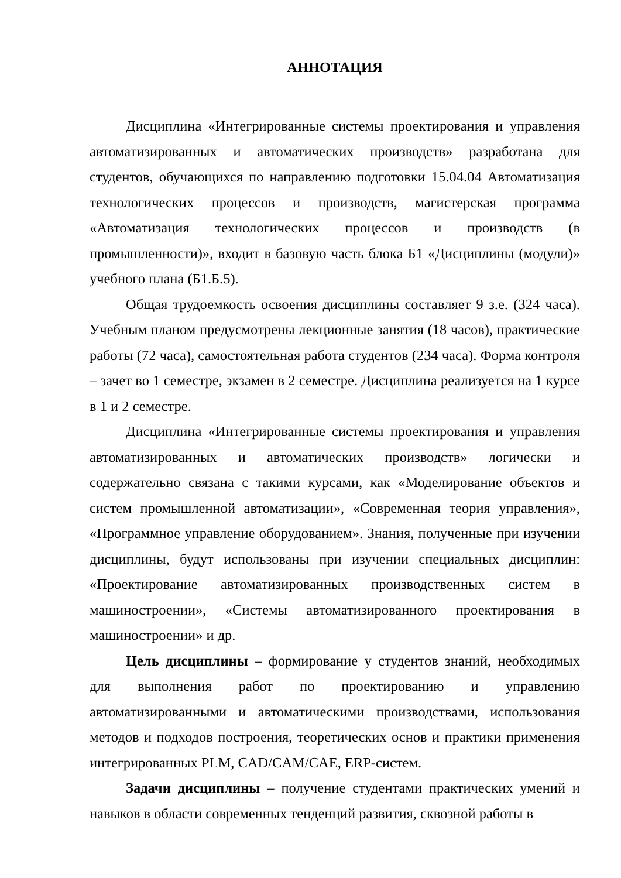АННОТАЦИЯ
Дисциплина «Интегрированные системы проектирования и управления автоматизированных и автоматических производств» разработана для студентов, обучающихся по направлению подготовки 15.04.04 Автоматизация технологических процессов и производств, магистерская программа «Автоматизация технологических процессов и производств (в промышленности)», входит в базовую часть блока Б1 «Дисциплины (модули)» учебного плана (Б1.Б.5).
Общая трудоемкость освоения дисциплины составляет 9 з.е. (324 часа). Учебным планом предусмотрены лекционные занятия (18 часов), практические работы (72 часа), самостоятельная работа студентов (234 часа). Форма контроля – зачет во 1 семестре, экзамен в 2 семестре. Дисциплина реализуется на 1 курсе в 1 и 2 семестре.
Дисциплина «Интегрированные системы проектирования и управления автоматизированных и автоматических производств» логически и содержательно связана с такими курсами, как «Моделирование объектов и систем промышленной автоматизации», «Современная теория управления», «Программное управление оборудованием». Знания, полученные при изучении дисциплины, будут использованы при изучении специальных дисциплин: «Проектирование автоматизированных производственных систем в машиностроении», «Системы автоматизированного проектирования в машиностроении» и др.
Цель дисциплины – формирование у студентов знаний, необходимых для выполнения работ по проектированию и управлению автоматизированными и автоматическими производствами, использования методов и подходов построения, теоретических основ и практики применения интегрированных PLM, CAD/CAM/CAE, ERP-систем.
Задачи дисциплины – получение студентами практических умений и навыков в области современных тенденций развития, сквозной работы в